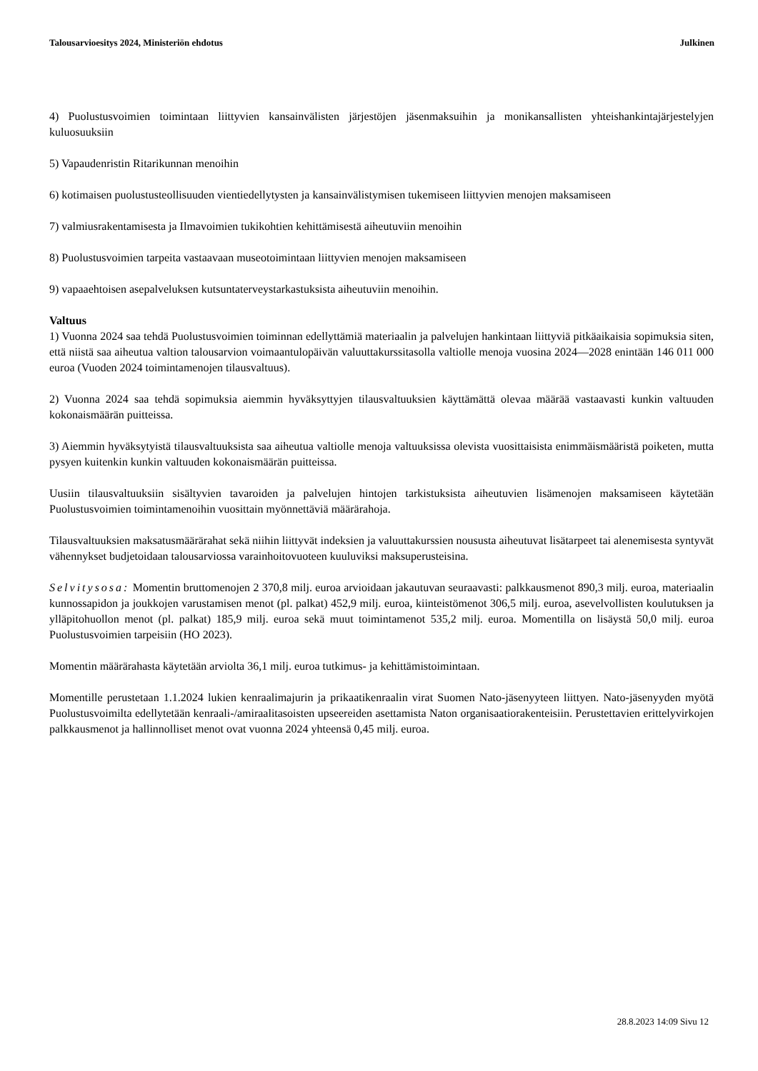Talousarvioesitys 2024, Ministeriön ehdotus Julkinen
4) Puolustusvoimien toimintaan liittyvien kansainvälisten järjestöjen jäsenmaksuihin ja monikansallisten yhteishankintajärjestelyjen kuluosuuksiin
5) Vapaudenristin Ritarikunnan menoihin
6) kotimaisen puolustusteollisuuden vientiedellytysten ja kansainvälistymisen tukemiseen liittyvien menojen maksamiseen
7) valmiusrakentamisesta ja Ilmavoimien tukikohtien kehittämisestä aiheutuviin menoihin
8) Puolustusvoimien tarpeita vastaavaan museotoimintaan liittyvien menojen maksamiseen
9) vapaaehtoisen asepalveluksen kutsuntaterveystarkastuksista aiheutuviin menoihin.
Valtuus
1) Vuonna 2024 saa tehdä Puolustusvoimien toiminnan edellyttämiä materiaalin ja palvelujen hankintaan liittyviä pitkäaikaisia sopimuksia siten, että niistä saa aiheutua valtion talousarvion voimaantulopäivän valuuttakurssitasolla valtiolle menoja vuosina 2024—2028 enintään 146 011 000 euroa (Vuoden 2024 toimintamenojen tilausvaltuus).
2) Vuonna 2024 saa tehdä sopimuksia aiemmin hyväksyttyjen tilausvaltuuksien käyttämättä olevaa määrää vastaavasti kunkin valtuuden kokonaismäärän puitteissa.
3) Aiemmin hyväksytyistä tilausvaltuuksista saa aiheutua valtiolle menoja valtuuksissa olevista vuosittaisista enimmäismääristä poiketen, mutta pysyen kuitenkin kunkin valtuuden kokonaismäärän puitteissa.
Uusiin tilausvaltuuksiin sisältyvien tavaroiden ja palvelujen hintojen tarkistuksista aiheutuvien lisämenojen maksamiseen käytetään Puolustusvoimien toimintamenoihin vuosittain myönnettäviä määrärahoja.
Tilausvaltuuksien maksatusmäärärahat sekä niihin liittyvät indeksien ja valuuttakurssien noususta aiheutuvat lisätarpeet tai alenemisesta syntyvät vähennykset budjetoidaan talousarviossa varainhoitovuoteen kuuluviksi maksuperusteisina.
Selvitysosa: Momentin bruttomenojen 2 370,8 milj. euroa arvioidaan jakautuvan seuraavasti: palkkausmenot 890,3 milj. euroa, materiaalin kunnossapidon ja joukkojen varustamisen menot (pl. palkat) 452,9 milj. euroa, kiinteistömenot 306,5 milj. euroa, asevelvollisten koulutuksen ja ylläpitohuollon menot (pl. palkat) 185,9 milj. euroa sekä muut toimintamenot 535,2 milj. euroa. Momentilla on lisäystä 50,0 milj. euroa Puolustusvoimien tarpeisiin (HO 2023).
Momentin määrärahasta käytetään arviolta 36,1 milj. euroa tutkimus- ja kehittämistoimintaan.
Momentille perustetaan 1.1.2024 lukien kenraalimajurin ja prikaatikenraalin virat Suomen Nato-jäsenyyteen liittyen. Nato-jäsenyyden myötä Puolustusvoimilta edellytetään kenraali-/amiraalitasoisten upseereiden asettamista Naton organisaatiorakenteisiin. Perustettavien erittelyvirkojen palkkausmenot ja hallinnolliset menot ovat vuonna 2024 yhteensä 0,45 milj. euroa.
28.8.2023 14:09 Sivu 12